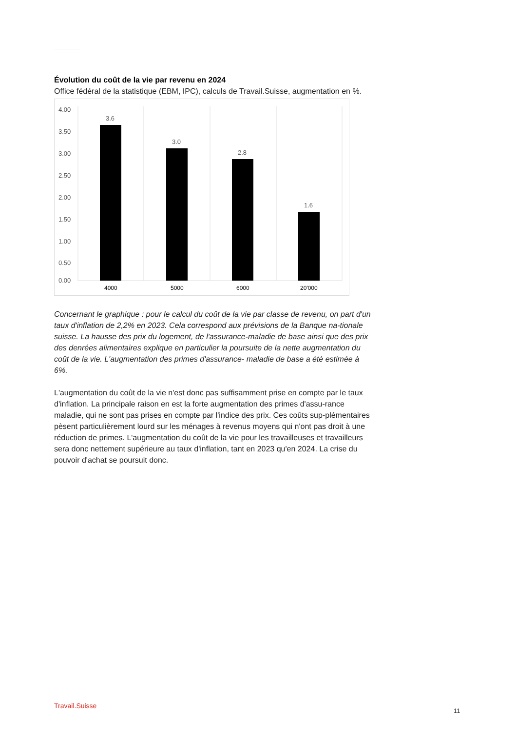Évolution du coût de la vie par revenu en 2024
Office fédéral de la statistique (EBM, IPC), calculs de Travail.Suisse, augmentation en %.
4.00
3.50
3.00
2.50
2.00
1.50
1.00
0.50
0.00
3.6
3.0
2.8
1.6
4000
5000
6000
20'000
Concernant le graphique : pour le calcul du coût de la vie par classe de revenu, on part d'un taux d'inflation de 2,2% en 2023. Cela correspond aux prévisions de la Banque na-tionale suisse. La hausse des prix du logement, de l'assurance-maladie de base ainsi que des prix des denrées alimentaires explique en particulier la poursuite de la nette augmentation du coût de la vie. L'augmentation des primes d'assurance- maladie de base a été estimée à 6%.
L'augmentation du coût de la vie n'est donc pas suffisamment prise en compte par le taux d'inflation. La principale raison en est la forte augmentation des primes d'assu-rance maladie, qui ne sont pas prises en compte par l'indice des prix. Ces coûts sup-plémentaires pèsent particulièrement lourd sur les ménages à revenus moyens qui n'ont pas droit à une réduction de primes. L'augmentation du coût de la vie pour les travailleuses et travailleurs sera donc nettement supérieure au taux d'inflation, tant en 2023 qu'en 2024. La crise du pouvoir d'achat se poursuit donc.
Travail.Suisse
11